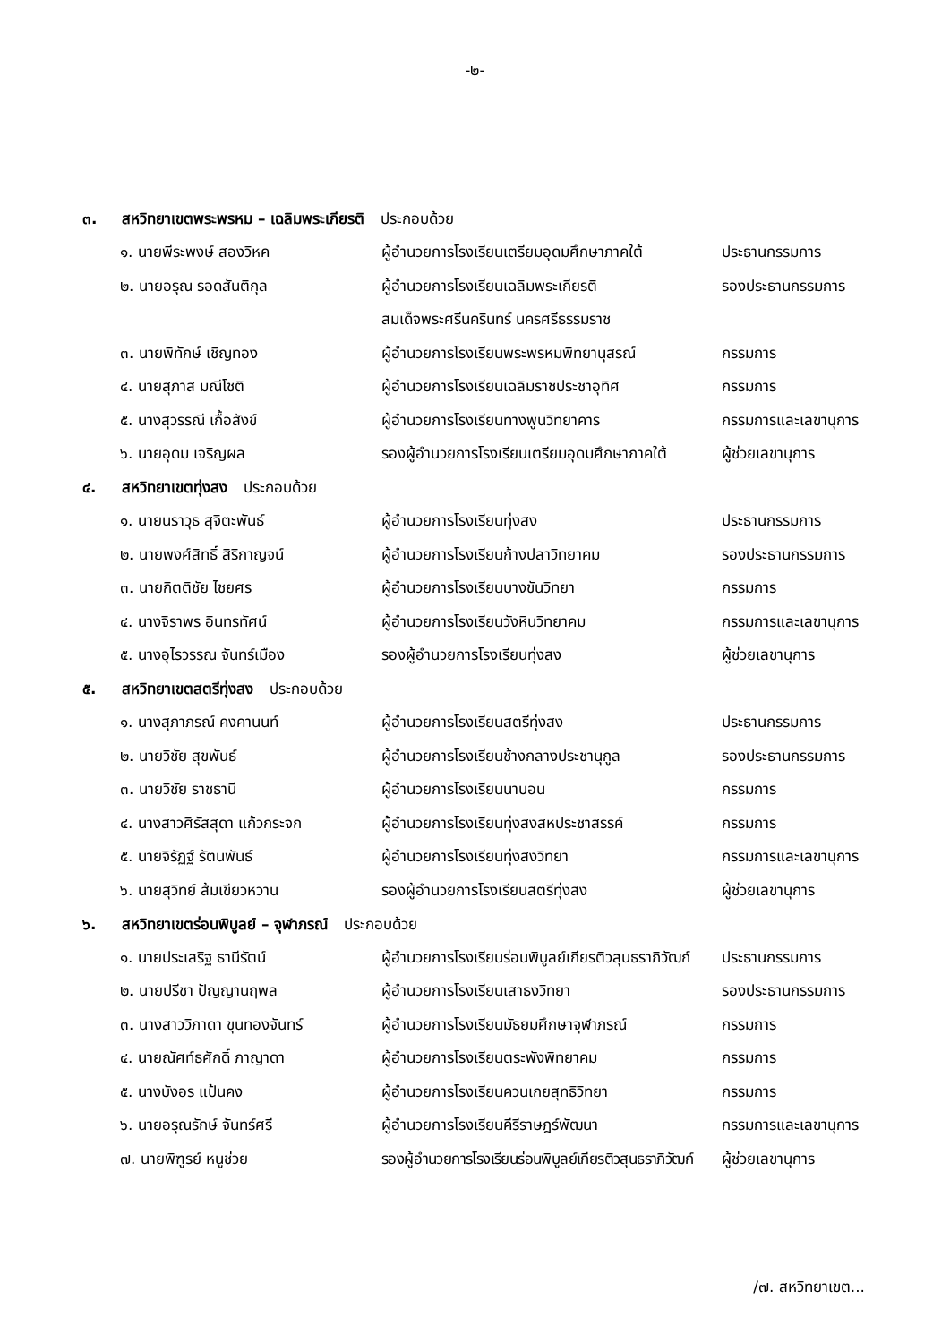-๒-
๓. สหวิทยาเขตพระพรหม – เฉลิมพระเกียรติ ประกอบด้วย
| ๑. นายพีระพงษ์ สองวิหค | ผู้อำนวยการโรงเรียนเตรียมอุดมศึกษาภาคใต้ | ประธานกรรมการ |
| ๒. นายอรุณ รอดสันติกุล | ผู้อำนวยการโรงเรียนเฉลิมพระเกียรติ | รองประธานกรรมการ |
| | สมเด็จพระศรีนครินทร์ นครศรีธรรมราช | |
| ๓. นายพิทักษ์ เชิญทอง | ผู้อำนวยการโรงเรียนพระพรหมพิทยานุสรณ์ | กรรมการ |
| ๔. นายสุภาส มณีโชติ | ผู้อำนวยการโรงเรียนเฉลิมราชประชาอุทิศ | กรรมการ |
| ๕. นางสุวรรณี เกื้อสังข์ | ผู้อำนวยการโรงเรียนทางพูนวิทยาคาร | กรรมการและเลขานุการ |
| ๖. นายอุดม เจริญผล | รองผู้อำนวยการโรงเรียนเตรียมอุดมศึกษาภาคใต้ | ผู้ช่วยเลขานุการ |
๔. สหวิทยาเขตทุ่งสง ประกอบด้วย
| ๑. นายนราวุธ สุจิตะพันธ์ | ผู้อำนวยการโรงเรียนทุ่งสง | ประธานกรรมการ |
| ๒. นายพงศ์สิทธิ์ สิริกาญจน์ | ผู้อำนวยการโรงเรียนก้างปลาวิทยาคม | รองประธานกรรมการ |
| ๓. นายกิตติชัย ไชยศร | ผู้อำนวยการโรงเรียนบางขันวิทยา | กรรมการ |
| ๔. นางจิราพร อินทรทัศน์ | ผู้อำนวยการโรงเรียนวังหินวิทยาคม | กรรมการและเลขานุการ |
| ๕. นางอุไรวรรณ จันทร์เมือง | รองผู้อำนวยการโรงเรียนทุ่งสง | ผู้ช่วยเลขานุการ |
๕. สหวิทยาเขตสตรีทุ่งสง ประกอบด้วย
| ๑. นางสุภาภรณ์ คงคานนท์ | ผู้อำนวยการโรงเรียนสตรีทุ่งสง | ประธานกรรมการ |
| ๒. นายวิชัย สุขพันธ์ | ผู้อำนวยการโรงเรียนช้างกลางประชานุกูล | รองประธานกรรมการ |
| ๓. นายวิชัย ราชธานี | ผู้อำนวยการโรงเรียนนาบอน | กรรมการ |
| ๔. นางสาวศิรัสสุดา แก้วกระจก | ผู้อำนวยการโรงเรียนทุ่งสงสหประชาสรรค์ | กรรมการ |
| ๕. นายจิรัฏฐ์ รัตนพันธ์ | ผู้อำนวยการโรงเรียนทุ่งสงวิทยา | กรรมการและเลขานุการ |
| ๖. นายสุวิทย์ ส้มเขียวหวาน | รองผู้อำนวยการโรงเรียนสตรีทุ่งสง | ผู้ช่วยเลขานุการ |
๖. สหวิทยาเขตร่อนพิบูลย์ – จุฬาภรณ์ ประกอบด้วย
| ๑. นายประเสริฐ ธานีรัตน์ | ผู้อำนวยการโรงเรียนร่อนพิบูลย์เกียรติวสุนธราภิวัฒก์ | ประธานกรรมการ |
| ๒. นายปรีชา ปัญญานฤพล | ผู้อำนวยการโรงเรียนเสาธงวิทยา | รองประธานกรรมการ |
| ๓. นางสาววิภาดา ขุนทองจันทร์ | ผู้อำนวยการโรงเรียนมัธยมศึกษาจุฬาภรณ์ | กรรมการ |
| ๔. นายณัศท์ธศักดิ์ ภาญาดา | ผู้อำนวยการโรงเรียนตระพังพิทยาคม | กรรมการ |
| ๕. นางบังอร แป้นคง | ผู้อำนวยการโรงเรียนควนเกยสุทธิวิทยา | กรรมการ |
| ๖. นายอรุณรักษ์ จันทร์ศรี | ผู้อำนวยการโรงเรียนคีรีราษฎร์พัฒนา | กรรมการและเลขานุการ |
| ๗. นายพิฑูรย์ หนูช่วย | รองผู้อำนวยการโรงเรียนร่อนพิบูลย์เกียรติวสุนธราภิวัฒก์ | ผู้ช่วยเลขานุการ |
/๗. สหวิทยาเขต...